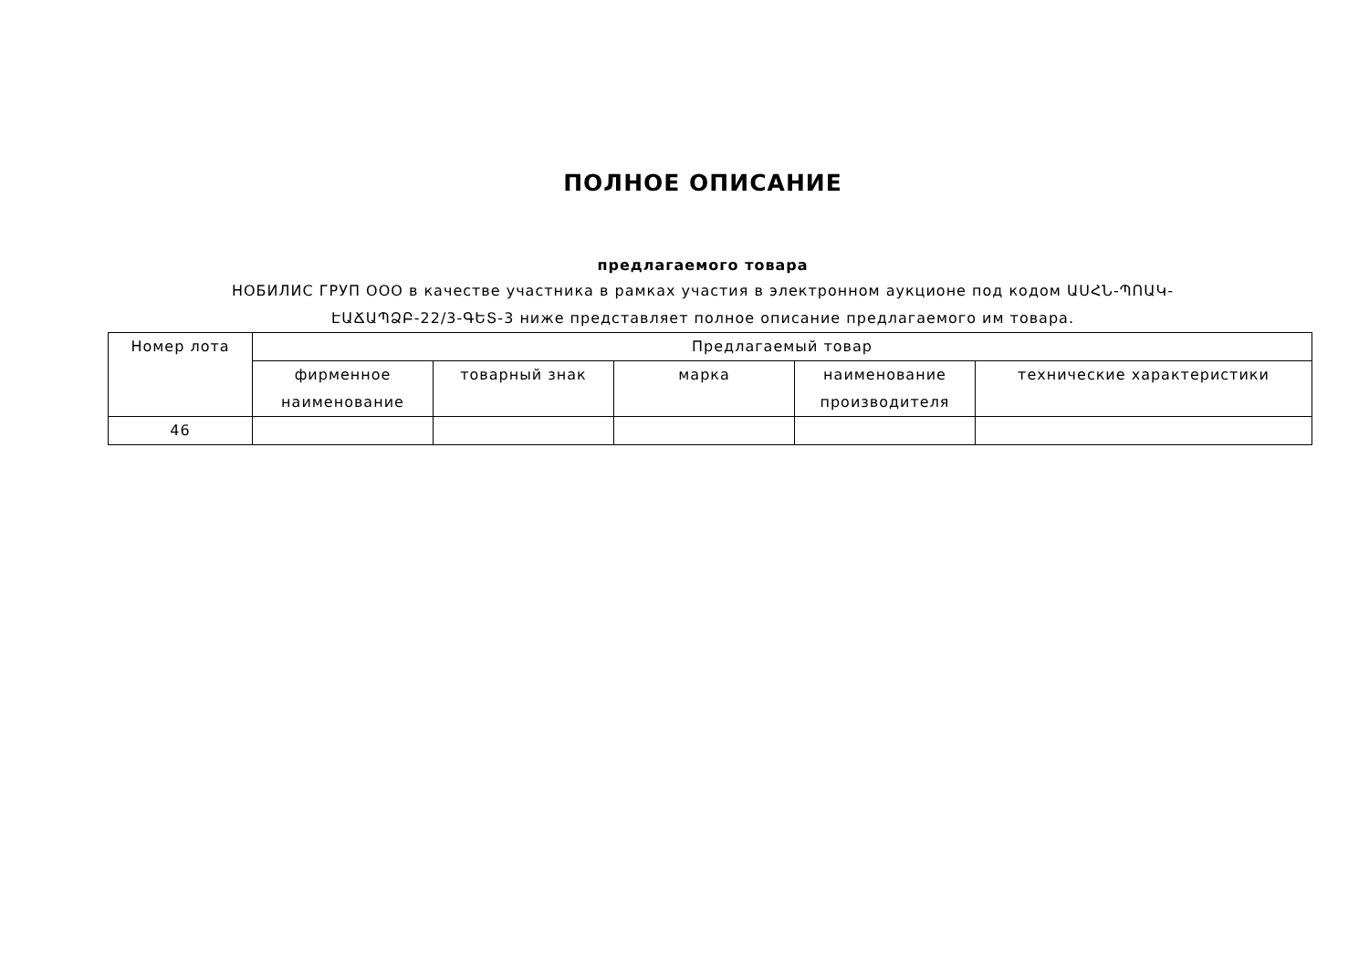ПОЛНОЕ ОПИСАНИЕ
предлагаемого товара
НОБИЛИС ГРУП ООО в качестве участника в рамках участия в электронном аукционе под кодом ԱՍՀՆ-ՊՈԱԿ-ԷԱՃԱՊՁԲ-22/3-ԳԵՏ-3 ниже представляет полное описание предлагаемого им товара.
| Номер лота | Предлагаемый товар | | | | |
| --- | --- | --- | --- | --- | --- |
| | фирменное наименование | товарный знак | марка | наименование производителя | технические характеристики |
| 46 | | | | | |